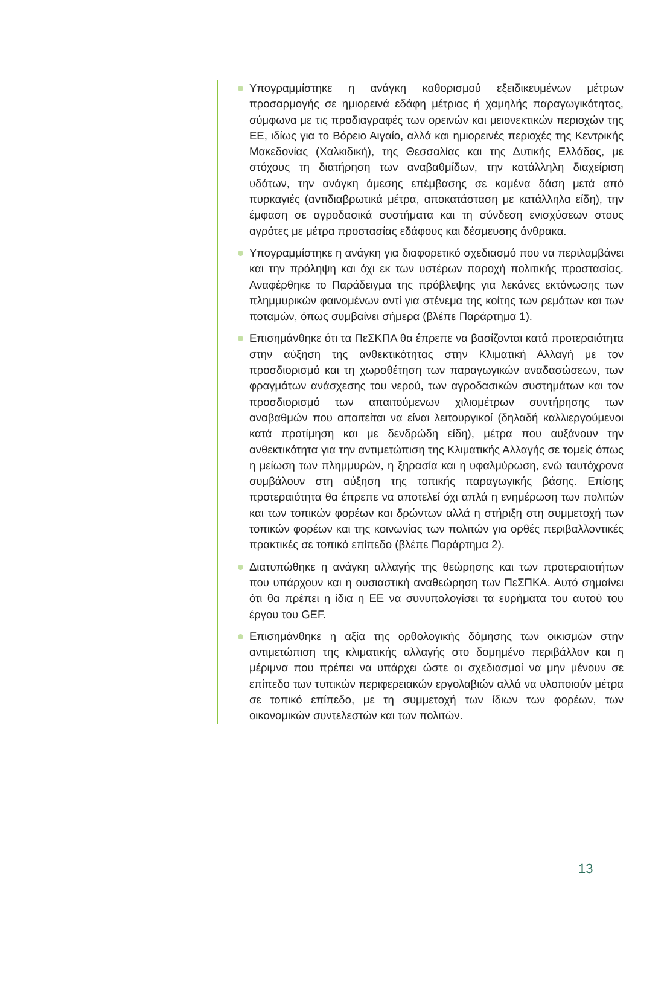Υπογραμμίστηκε η ανάγκη καθορισμού εξειδικευμένων μέτρων προσαρμογής σε ημιορεινά εδάφη μέτριας ή χαμηλής παραγωγικότητας, σύμφωνα με τις προδιαγραφές των ορεινών και μειονεκτικών περιοχών της ΕΕ, ιδίως για το Βόρειο Αιγαίο, αλλά και ημιορεινές περιοχές της Κεντρικής Μακεδονίας (Χαλκιδική), της Θεσσαλίας και της Δυτικής Ελλάδας, με στόχους τη διατήρηση των αναβαθμίδων, την κατάλληλη διαχείριση υδάτων, την ανάγκη άμεσης επέμβασης σε καμένα δάση μετά από πυρκαγιές (αντιδιαβρωτικά μέτρα, αποκατάσταση με κατάλληλα είδη), την έμφαση σε αγροδασικά συστήματα και τη σύνδεση ενισχύσεων στους αγρότες με μέτρα προστασίας εδάφους και δέσμευσης άνθρακα.
Υπογραμμίστηκε η ανάγκη για διαφορετικό σχεδιασμό που να περιλαμβάνει και την πρόληψη και όχι εκ των υστέρων παροχή πολιτικής προστασίας. Αναφέρθηκε το Παράδειγμα της πρόβλεψης για λεκάνες εκτόνωσης των πλημμυρικών φαινομένων αντί για στένεμα της κοίτης των ρεμάτων και των ποταμών, όπως συμβαίνει σήμερα (βλέπε Παράρτημα 1).
Επισημάνθηκε ότι τα ΠεΣΚΠΑ θα έπρεπε να βασίζονται κατά προτεραιότητα στην αύξηση της ανθεκτικότητας στην Κλιματική Αλλαγή με τον προσδιορισμό και τη χωροθέτηση των παραγωγικών αναδασώσεων, των φραγμάτων ανάσχεσης του νερού, των αγροδασικών συστημάτων και τον προσδιορισμό των απαιτούμενων χιλιομέτρων συντήρησης των αναβαθμών που απαιτείται να είναι λειτουργικοί (δηλαδή καλλιεργούμενοι κατά προτίμηση και με δενδρώδη είδη), μέτρα που αυξάνουν την ανθεκτικότητα για την αντιμετώπιση της Κλιματικής Αλλαγής σε τομείς όπως η μείωση των πλημμυρών, η ξηρασία και η υφαλμύρωση, ενώ ταυτόχρονα συμβάλουν στη αύξηση της τοπικής παραγωγικής βάσης. Επίσης προτεραιότητα θα έπρεπε να αποτελεί όχι απλά η ενημέρωση των πολιτών και των τοπικών φορέων και δρώντων αλλά η στήριξη στη συμμετοχή των τοπικών φορέων και της κοινωνίας των πολιτών για ορθές περιβαλλοντικές πρακτικές σε τοπικό επίπεδο (βλέπε Παράρτημα 2).
Διατυπώθηκε η ανάγκη αλλαγής της θεώρησης και των προτεραιοτήτων που υπάρχουν και η ουσιαστική αναθεώρηση των ΠεΣΠΚΑ. Αυτό σημαίνει ότι θα πρέπει η ίδια η ΕΕ να συνυπολογίσει τα ευρήματα του αυτού του έργου του GEF.
Επισημάνθηκε η αξία της ορθολογικής δόμησης των οικισμών στην αντιμετώπιση της κλιματικής αλλαγής στο δομημένο περιβάλλον και η μέριμνα που πρέπει να υπάρχει ώστε οι σχεδιασμοί να μην μένουν σε επίπεδο των τυπικών περιφερειακών εργολαβιών αλλά να υλοποιούν μέτρα σε τοπικό επίπεδο, με τη συμμετοχή των ίδιων των φορέων, των οικονομικών συντελεστών και των πολιτών.
13